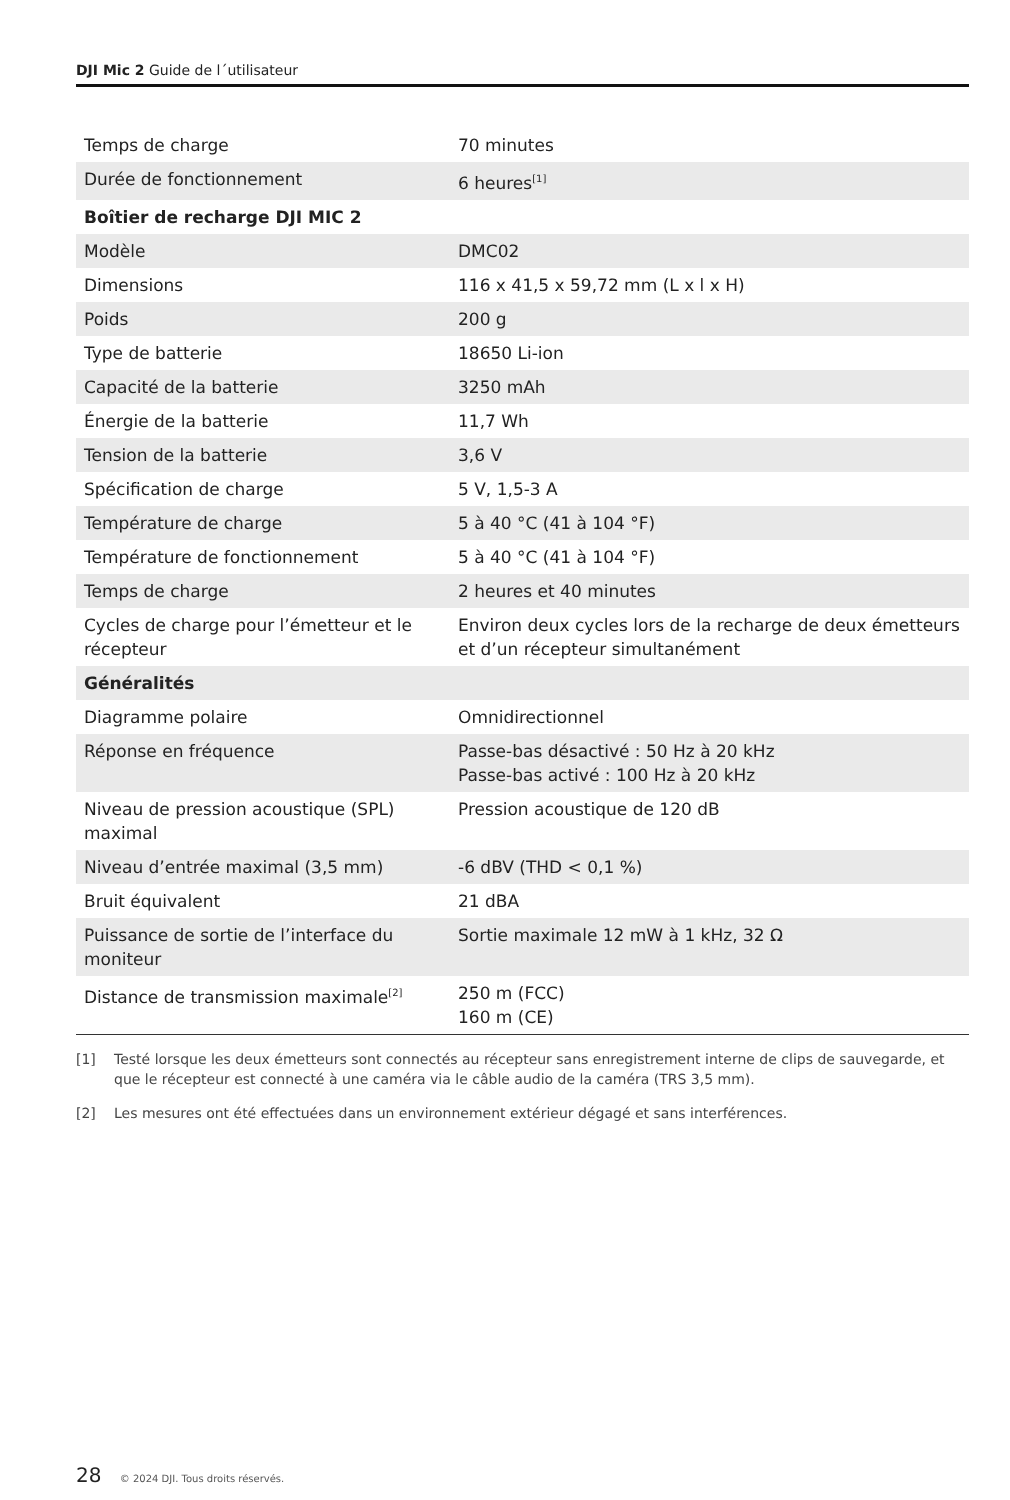DJI Mic 2 Guide de l´utilisateur
| Temps de charge | 70 minutes |
| Durée de fonctionnement | 6 heures<sup>[1]</sup> |
| Boîtier de recharge DJI MIC 2 | |
| Modèle | DMC02 |
| Dimensions | 116 x 41,5 x 59,72 mm (L x l x H) |
| Poids | 200 g |
| Type de batterie | 18650 Li-ion |
| Capacité de la batterie | 3250 mAh |
| Énergie de la batterie | 11,7 Wh |
| Tension de la batterie | 3,6 V |
| Spécification de charge | 5 V, 1,5-3 A |
| Température de charge | 5 à 40 °C (41 à 104 °F) |
| Température de fonctionnement | 5 à 40 °C (41 à 104 °F) |
| Temps de charge | 2 heures et 40 minutes |
| Cycles de charge pour l’émetteur et le récepteur | Environ deux cycles lors de la recharge de deux émetteurs et d’un récepteur simultanément |
| Généralités | |
| Diagramme polaire | Omnidirectionnel |
| Réponse en fréquence | Passe-bas désactivé : 50 Hz à 20 kHz Passe-bas activé : 100 Hz à 20 kHz |
| Niveau de pression acoustique (SPL) maximal | Pression acoustique de 120 dB |
| Niveau d’entrée maximal (3,5 mm) | -6 dBV (THD < 0,1 %) |
| Bruit équivalent | 21 dBA |
| Puissance de sortie de l’interface du moniteur | Sortie maximale 12 mW à 1 kHz, 32 Ω |
| Distance de transmission maximale<sup>[2]</sup> | 250 m (FCC) 160 m (CE) |
[1] Testé lorsque les deux émetteurs sont connectés au récepteur sans enregistrement interne de clips de sauvegarde, et que le récepteur est connecté à une caméra via le câble audio de la caméra (TRS 3,5 mm).
[2] Les mesures ont été effectuées dans un environnement extérieur dégagé et sans interférences.
28 © 2024 DJI. Tous droits réservés.